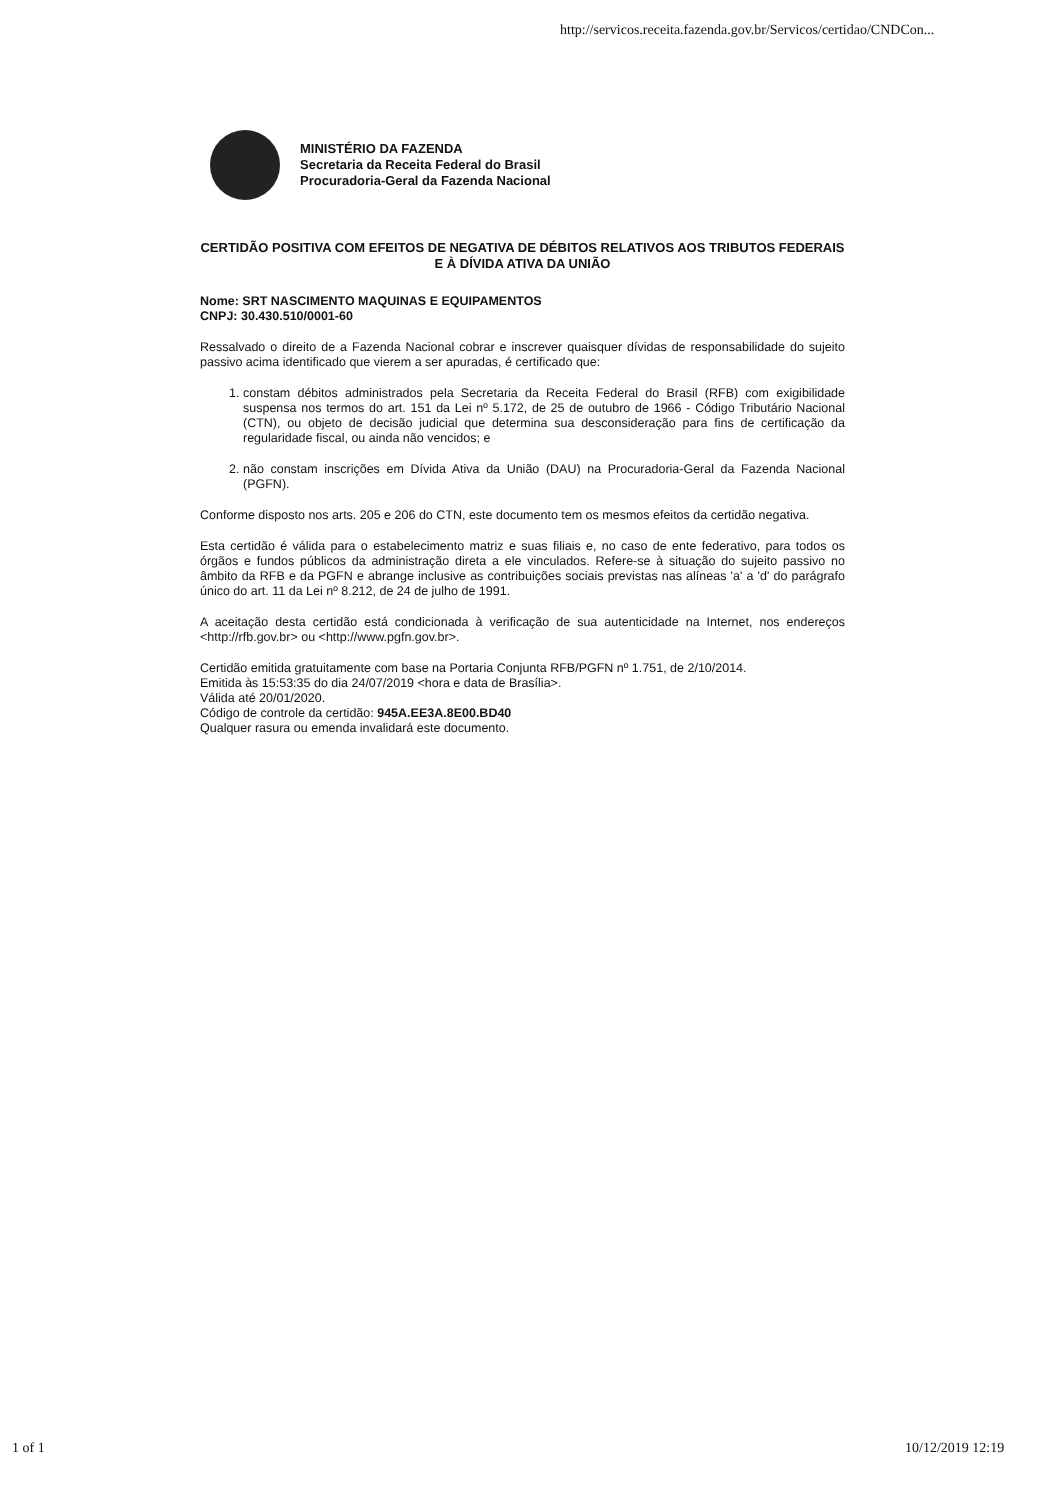http://servicos.receita.fazenda.gov.br/Servicos/certidao/CNDCon...
MINISTÉRIO DA FAZENDA
Secretaria da Receita Federal do Brasil
Procuradoria-Geral da Fazenda Nacional
CERTIDÃO POSITIVA COM EFEITOS DE NEGATIVA DE DÉBITOS RELATIVOS AOS TRIBUTOS FEDERAIS E À DÍVIDA ATIVA DA UNIÃO
Nome: SRT NASCIMENTO MAQUINAS E EQUIPAMENTOS
CNPJ: 30.430.510/0001-60
Ressalvado o direito de a Fazenda Nacional cobrar e inscrever quaisquer dívidas de responsabilidade do sujeito passivo acima identificado que vierem a ser apuradas, é certificado que:
1. constam débitos administrados pela Secretaria da Receita Federal do Brasil (RFB) com exigibilidade suspensa nos termos do art. 151 da Lei nº 5.172, de 25 de outubro de 1966 - Código Tributário Nacional (CTN), ou objeto de decisão judicial que determina sua desconsideração para fins de certificação da regularidade fiscal, ou ainda não vencidos; e
2. não constam inscrições em Dívida Ativa da União (DAU) na Procuradoria-Geral da Fazenda Nacional (PGFN).
Conforme disposto nos arts. 205 e 206 do CTN, este documento tem os mesmos efeitos da certidão negativa.
Esta certidão é válida para o estabelecimento matriz e suas filiais e, no caso de ente federativo, para todos os órgãos e fundos públicos da administração direta a ele vinculados. Refere-se à situação do sujeito passivo no âmbito da RFB e da PGFN e abrange inclusive as contribuições sociais previstas nas alíneas 'a' a 'd' do parágrafo único do art. 11 da Lei nº 8.212, de 24 de julho de 1991.
A aceitação desta certidão está condicionada à verificação de sua autenticidade na Internet, nos endereços <http://rfb.gov.br> ou <http://www.pgfn.gov.br>.
Certidão emitida gratuitamente com base na Portaria Conjunta RFB/PGFN nº 1.751, de 2/10/2014.
Emitida às 15:53:35 do dia 24/07/2019 <hora e data de Brasília>.
Válida até 20/01/2020.
Código de controle da certidão: 945A.EE3A.8E00.BD40
Qualquer rasura ou emenda invalidará este documento.
1 of 1 10/12/2019 12:19